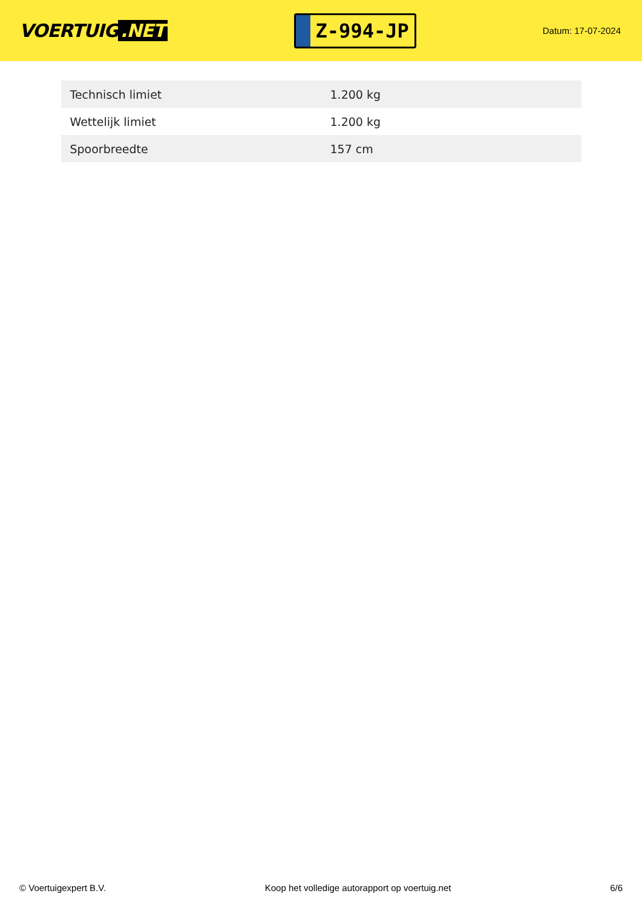VOERTUIG.NET
Z-994-JP
Datum: 17-07-2024
| Technisch limiet | 1.200 kg |
| Wettelijk limiet | 1.200 kg |
| Spoorbreedte | 157 cm |
© Voertuigexpert B.V. Koop het volledige autorapport op voertuig.net 6/6